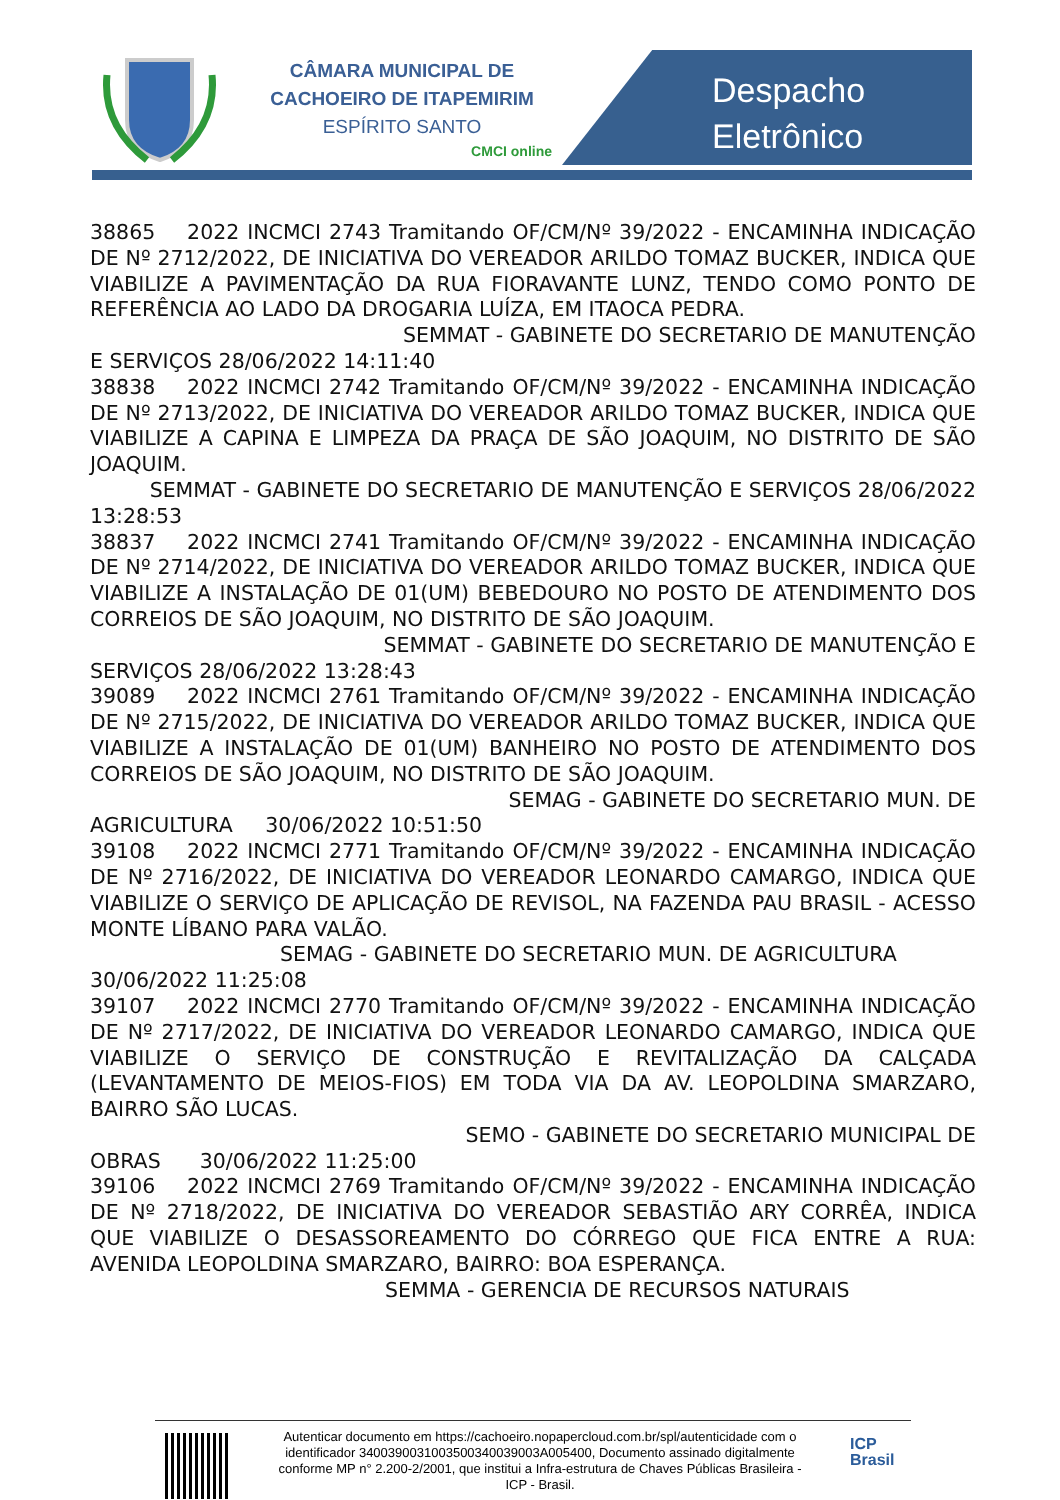CÂMARA MUNICIPAL DE
CACHOEIRO DE ITAPEMIRIM
ESPÍRITO SANTO
CMCI online
Despacho
Eletrônico
38865 2022 INCMCI 2743 Tramitando OF/CM/Nº 39/2022 - ENCAMINHA INDICAÇÃO DE Nº 2712/2022, DE INICIATIVA DO VEREADOR ARILDO TOMAZ BUCKER, INDICA QUE VIABILIZE A PAVIMENTAÇÃO DA RUA FIORAVANTE LUNZ, TENDO COMO PONTO DE REFERÊNCIA AO LADO DA DROGARIA LUÍZA, EM ITAOCA PEDRA.
SEMMAT - GABINETE DO SECRETARIO DE MANUTENÇÃO
E SERVIÇOS 28/06/2022 14:11:40
38838 2022 INCMCI 2742 Tramitando OF/CM/Nº 39/2022 - ENCAMINHA INDICAÇÃO DE Nº 2713/2022, DE INICIATIVA DO VEREADOR ARILDO TOMAZ BUCKER, INDICA QUE VIABILIZE A CAPINA E LIMPEZA DA PRAÇA DE SÃO JOAQUIM, NO DISTRITO DE SÃO JOAQUIM.
SEMMAT - GABINETE DO SECRETARIO DE MANUTENÇÃO E SERVIÇOS 28/06/2022
13:28:53
38837 2022 INCMCI 2741 Tramitando OF/CM/Nº 39/2022 - ENCAMINHA INDICAÇÃO DE Nº 2714/2022, DE INICIATIVA DO VEREADOR ARILDO TOMAZ BUCKER, INDICA QUE VIABILIZE A INSTALAÇÃO DE 01(UM) BEBEDOURO NO POSTO DE ATENDIMENTO DOS CORREIOS DE SÃO JOAQUIM, NO DISTRITO DE SÃO JOAQUIM.
SEMMAT - GABINETE DO SECRETARIO DE MANUTENÇÃO E
SERVIÇOS 28/06/2022 13:28:43
39089 2022 INCMCI 2761 Tramitando OF/CM/Nº 39/2022 - ENCAMINHA INDICAÇÃO DE Nº 2715/2022, DE INICIATIVA DO VEREADOR ARILDO TOMAZ BUCKER, INDICA QUE VIABILIZE A INSTALAÇÃO DE 01(UM) BANHEIRO NO POSTO DE ATENDIMENTO DOS CORREIOS DE SÃO JOAQUIM, NO DISTRITO DE SÃO JOAQUIM.
SEMAG - GABINETE DO SECRETARIO MUN. DE
AGRICULTURA 30/06/2022 10:51:50
39108 2022 INCMCI 2771 Tramitando OF/CM/Nº 39/2022 - ENCAMINHA INDICAÇÃO DE Nº 2716/2022, DE INICIATIVA DO VEREADOR LEONARDO CAMARGO, INDICA QUE VIABILIZE O SERVIÇO DE APLICAÇÃO DE REVISOL, NA FAZENDA PAU BRASIL - ACESSO MONTE LÍBANO PARA VALÃO.
SEMAG - GABINETE DO SECRETARIO MUN. DE AGRICULTURA
30/06/2022 11:25:08
39107 2022 INCMCI 2770 Tramitando OF/CM/Nº 39/2022 - ENCAMINHA INDICAÇÃO DE Nº 2717/2022, DE INICIATIVA DO VEREADOR LEONARDO CAMARGO, INDICA QUE VIABILIZE O SERVIÇO DE CONSTRUÇÃO E REVITALIZAÇÃO DA CALÇADA (LEVANTAMENTO DE MEIOS-FIOS) EM TODA VIA DA AV. LEOPOLDINA SMARZARO, BAIRRO SÃO LUCAS.
SEMO - GABINETE DO SECRETARIO MUNICIPAL DE
OBRAS 30/06/2022 11:25:00
39106 2022 INCMCI 2769 Tramitando OF/CM/Nº 39/2022 - ENCAMINHA INDICAÇÃO DE Nº 2718/2022, DE INICIATIVA DO VEREADOR SEBASTIÃO ARY CORRÊA, INDICA QUE VIABILIZE O DESASSOREAMENTO DO CÓRREGO QUE FICA ENTRE A RUA: AVENIDA LEOPOLDINA SMARZARO, BAIRRO: BOA ESPERANÇA.
SEMMA - GERENCIA DE RECURSOS NATURAIS
Autenticar documento em https://cachoeiro.nopapercloud.com.br/spl/autenticidade com o identificador 3400390031003500340039003A005400, Documento assinado digitalmente conforme MP n° 2.200-2/2001, que institui a Infra-estrutura de Chaves Públicas Brasileira - ICP - Brasil.
ICP
Brasil